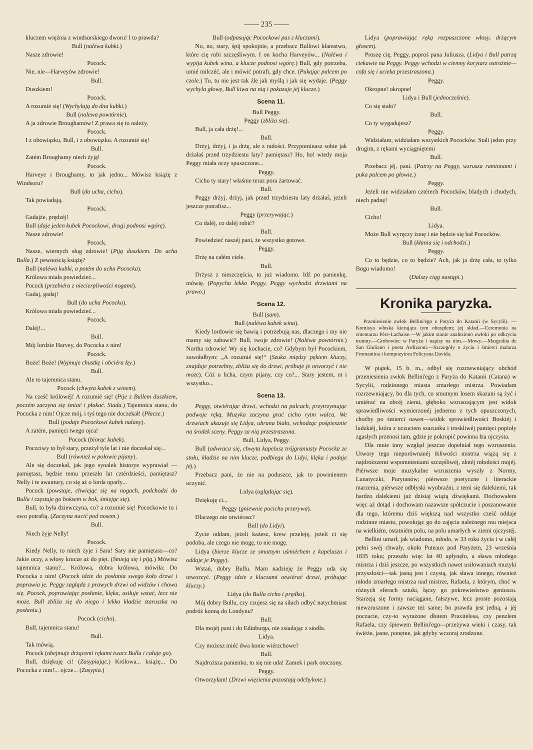—— 235 ——
kluczem więźnia z windsorskiego dworu! I to prawda?
Bull (naléwa kubki.)
Nasze zdrowie!
Pocock.
Nie, nie—Harveyów zdrowie!
Bull.
Duszkiem!
Pocock.
A rozumié się! (Wychylają do dna kubki.)
Bull (nalewa powtórnie).
A ja zdrowie Broughamów! Z prawa się to należy.
Pocock.
I z obowiązku, Bull, i z obowiązku. A rozumié się!
Bull.
Zatém Broughamy niech żyją!
Pocock.
Harveye i Broughamy, to jak jedno... Mówisz książę z Windsoru?
Bull (do ucha, cicho).
Tak powiadają.
Pocock.
Gadajże, prędzéj!
Bull (daje jeden kubek Pocockowi, drugi podnosi wgórę).
Nasze zdrowie!
Pocock.
Nasze, wiernych sług zdrowie! (Piją duszkiem. Do ucha Bulla.) Z pewnością książę?
Bull (naléwa kubki, a potém do ucha Pococka).
Królowa miała powiedzieć...
Pocock (przebiéra z niecierpliwości nogami).
Gadaj, gadaj!
Bull (do ucha Pococka).
Królowa miała powiedzieć...
Pocock.
Daléj!...
Bull.
Mój lordzie Harvey, do Pococka z nim!
Pocock.
Boże! Boże! (Wyjmuje chustkę i obciéra łzy.)
Bull.
Ale to tajemnica stanu.
Pocock (chwyta kubek z winem).
Na cześć królowéj! A rozumié się! (Pije z Bullem duszkiem, poczém zaczyna się śmiać i płakać. Siada.) Tajemnica stanu, do Pococka z nim! Ojcze mój, i tyś tego nie doczekał! (Płacze.)
Bull (podaje Pocockowi kubek nalany).
A zatém, pamięci twego ojca!
Pocock (biorąc kubek).
Poczciwy to był stary, przeżył tyle lat i nie doczekał się...
Bull (również w połowie pijany).
Ale się doczekał, jak jego synalek historye wyprawiał — pamiętasz, będzie temu przeszło lat cztérdzieści, pamiętasz? Nelly i te awantury, co się aż o lorda oparły...
Pocock (powstaje, chwiejąc się na nogach, podchodzi do Bulla i częstuje go boksem w bok, śmiejąc się).
Bull, to była dziewczyna, co? a rozumié się! Pocockowie to i owo potrafią. (Zaczyna nucić pod nosem.)
Bull.
Niech żyje Nelly!
Pocock.
Kiedy Nelly, to niech żyje i Sara! Sary nie pamiętasz—co? Jakie oczy, a włosy krucze aż do pięt. (Śmieją się i piją.) Mówisz tajemnica stanu?... Królowa, dobra królowa, mówiła: Do Pococka z nim! (Pocock idzie do posłania swego koło drzwi i poprawia je. Peggy zagląda z prawych drzwi od widzów i chowa się. Pocock, poprawiając posłanie, klęka, usiłuje wstać, lecz nie może. Bull zbliża się do niego i lekko kładzie staruszka na posłaniu.)
Pocock (cicho).
Bull, tajemnica stanu!
Bull.
Tak mówią.
Pocock (obejmuje drżącemi rękami twarz Bulla i całuje go).
Bull, dziękuję ci! (Zasypiając.) Królowa... książę... Do Pococka z nim!... ojcze... (Zasypia.)
Bull (odpasując Pocockowi pas z kluczami).
No, no, stary, śpij spokojnie, a przebacz Bullowi kłamstwo, które cię robi szczęśliwym. I on kocha Harveyów... (Naléwa i wypija kubek wina, a klucze podnosi wgórę.) Bull, gdy potrzeba, umié milczéć, ale i mówić potrafi, gdy chce. (Pukając palcem po czole.) Tu, tu nie jest tak źle jak myślą i jak się wydaje. (Peggy wychyla głowę, Bull kiwa na nią i pokazuje jéj klucze.)
Scena 11.
Bull Peggy.
Peggy (zbliża się).
Bull, ja cała drżę!...
Bull.
Drżyj, drżyj, i ja drżę, ale z radości. Przypominasz sobie jak drżałaś przed trzydziestu laty? pamiętasz? Ho, ho! wtedy moja Peggy miała oczy spuszczone...
Peggy.
Cicho ty stary! właśnie teraz pora żartować.
Bull.
Peggy drżyj, drżyj, jak przed trzydziestu laty drżałaś, jeżeli jeszcze potrafisz...
Peggy (przerywając.)
Co daléj, co daléj robić?
Bull.
Powiedzieć naszéj pani, że wszystko gotowe.
Peggy.
Drżę na całém ciele.
Bull.
Drżysz z nieszczęścia, to już wiadomo. Idź po panienkę, mówię. (Popycha lekko Peggy. Peggy wychodzi drzwiami na prawo.)
Scena 12.
Bull (sam).
Bull (naléwa kubek wina).
Kiedy lordowie się bawią i potrzebują nas, dlaczego i my nie mamy się zabawić? Bull, twoje zdrowie! (Naléwa powtórnie.) Northa zdrowie! Wy się kochacie, co? Gdybym był Pocockiem, zawołałbym: „A rozumié się!“ (Szuka między pękiem kluczy, znajduje potrzebny, zbliża się do drzwi, próbuje je otworzyć i nie może). Cóż u licha, czym pijany, czy co?... Stary jestem, ot i wszystko...
Scena 13.
Peggy, otwiérając drzwi, wchodzi na palcach, przytrzymując podwoje ręką. Muzyka zaczyna grać cicho rytm walca. We drzwiach ukazuje się Lidya, ubrana biało, wchodząc pośpiesznie na środek sceny. Peggy za nią przestraszona.
Bull, Lidya, Peggy.
Bull (odwraca się, chwyta kapelusz trójgraniasty Pococka ze stołu, kładzie na nim klucze, podbiega do Lidyi, klęka i podaje jéj.)
Przebacz pani, że nie na poduszce, jak to powinienem uczynić.
Lidya (oglądając się).
Dziękuję ci...
Peggy (gniewnie pocichu przerywa).
Dlaczego nie otwiérasz?
Bull (do Lidyi).
Życie oddam, jeżeli każesz, krew przeleję, jeżeli ci się podoba, ale czego nie mogę, to nie mogę.
Lidya (bierze klucze ze smutnym uśmiéchem z kapelusza i oddaje je Peggy).
Wstań, dobry Bullu. Mam nadzieję że Peggy uda się otworzyć. (Peggy idzie z kluczami otwiérać drzwi, próbując kluczy.)
Lidya (do Bulla cicho i prędko).
Mój dobry Bullu, czy czujesz się na siłach odbyć natychmiast podróż konną do Londynu?
Bull.
Dla mojéj pani i do Edinburga, nie zsiadając z siodła.
Lidya.
Czy możesz miéć dwa konie wiérzchowe?
Bull.
Najdroższa panienko, to się nie uda! Zamek i park otoczony.
Peggy.
Otworzyłam! (Drzwi więzienia pozostają odchylone.)
Lidya (poprawiając ręką rozpuszczone włosy, drżącym głosem).
Proszę cię, Peggy, poproś pana Juliusza. (Lidya i Bull patrzą ciekawie na Peggy. Peggy wchodzi w ciemny korytarz ostrożnie—cofa się i ucieka przestraszona.)
Peggy.
Okropne! okropne!
Lidya i Bull (jednocześnie).
Co się stało?
Bull.
Co ty wygadujesz?
Peggy.
Widziałam, widziałam wszystkich Pococków. Stali jeden przy drugim, z rękami wyciągniętemi
Bull.
Przebacz jéj, pani. (Patrzy na Peggy, wzrusza ramionami i puka palcem po głowie.)
Peggy.
Jeżeli nie widziałam cztérech Pococków, bladych i chudych, niech padnę!
Bull.
Cicho!
Lidya.
Może Bull wyręczy żonę i nie będzie się bał Pococków.
Bull (kłania się i odchodzi.)
Peggy.
Co to będzie, co to będzie? Ach, jak ja drżę cała, to tylko Bogu wiadomo!
(Dalszy ciąg nastąpi.)
Kronika paryzka.
Przeniesienie zwłok Bellini'ego z Paryża do Katanii (w Sycylii). — Komisya włoska kierująca tym obrzędem; jej skład.—Ceremonia na cmentarzu Père-Lachaise.—W jakim stanie znaleziono zwłoki po odkryciu trumny.—Grobowiec w Paryżu i napisy na nim.—Mowy.—Margrabia de San Giuliano i poeta Ardizzoni.—Szczegóły o życiu i śmierci malarza Fromantina i kompozytora Felicyana Davida.
W piątek, 15 b. m., odbył się rozrzewniający obchód przeniesienia zwłok Bellini'ego z Paryża do Katanii (Catana) w Sycylii, rodzinnego miasta zmarłego mistrza. Powiadam rozrzewniający, bo dla tych, co smutnym losem skazani są żyć i umiérać na obcéj ziemi, głęboko wzruszającym jest widok sprawiedliwości wymierzonéj jednemu z tych opuszczonych, choćby po śmierci nawet—widok sprawiedliwości Boskiéj i ludzkiéj, która z uczuciem szacunku i troskliwéj pamięci popioły zgasłych przenosi tam, gdzie je pokropić powinna łza ojczysta.
Dla mnie inny wzgląd jeszcze dopełniał tego wzruszenia. Utwory tego nieporównanéj tkliwości mistrza wiążą się z najdroższemi wspomnieniami szczęśliwéj, złotéj młodości mojéj. Piérwsze moje muzykalne wzruszenia wyszły z Normy, Lunatyczki, Purytanów; piérwsze poetyczne i literackie marzenia, piérwsze odbłyski wyobraźni, z temi się dalekiemi, tak bardzo dalekiemi już dzisiaj wiążą dźwiękami. Dochowałem więc aż dotąd i dochowam nazawsze spółczucie i poszanowanie dla tego, któremu dziś większą nad wszystko cześć oddaje rodzinne miasto, powołując go do zajęcia należnego mu miejsca na wielkiém, ostatniém polu, na polu umarłych w ziemi ojczystéj.
Bellini umarł, jak wiadomo, młodo, w 33 roku życia i w całéj pełni swéj chwały, około Puteaux pod Paryżem, 23 września 1835 roku; przeszło więc lat 40 upłynęło, a sława młodego mistrza i dziś jeszcze, po wszystkich nawet usiłowaniach muzyki przyszłości—tak jasną jest i czystą, jak sława innego, również młodo zmarłego mistrza nad mistrze, Rafaela, z którym, choć w różnych sferach sztuki, łączy go pokrewieństwo geniuszu. Starzeją się formy naciągane, fałszywe, lecz proste pozostają niewzruszone i zawsze też same; bo prawda jest jedną, a jéj poczucie, czy-to wyrażone dłutem Praxitelesa, czy penzlem Rafaela, czy śpiewem Bellini'ego—przeżywa wieki i czasy, tak świéże, jasne, ponętne, jak gdyby wczoraj zrodzone.